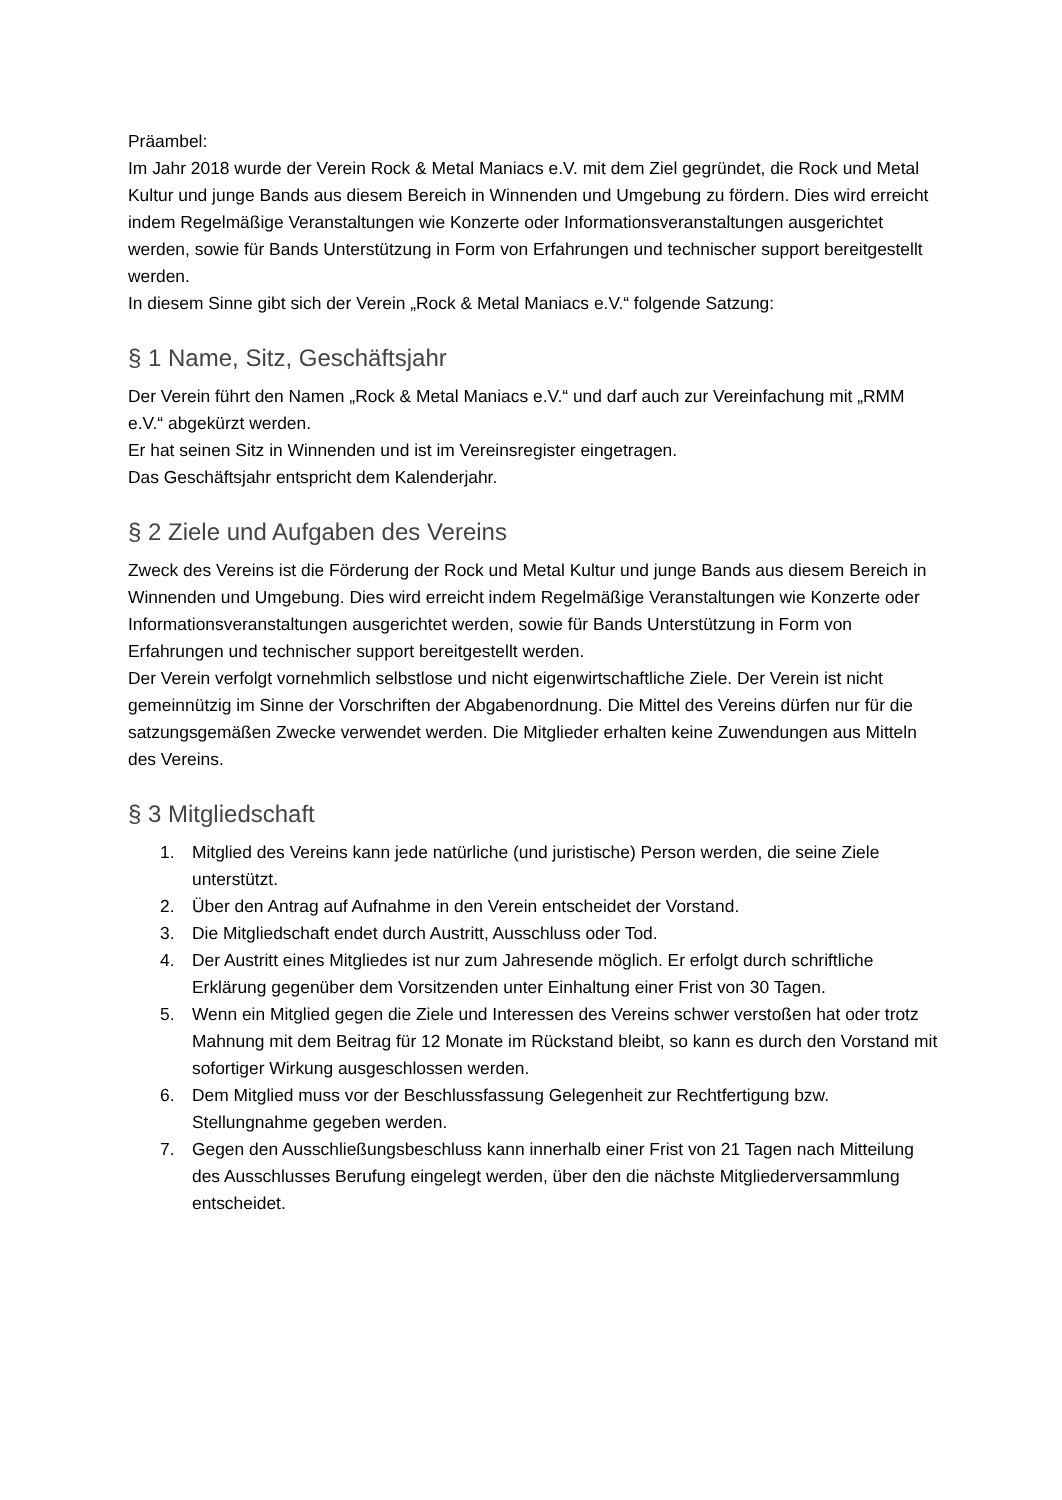Präambel:
Im Jahr 2018 wurde der Verein Rock & Metal Maniacs e.V. mit dem Ziel gegründet, die Rock und Metal Kultur und junge Bands aus diesem Bereich in Winnenden und Umgebung zu fördern. Dies wird erreicht indem Regelmäßige Veranstaltungen wie Konzerte oder Informationsveranstaltungen ausgerichtet werden, sowie für Bands Unterstützung in Form von Erfahrungen und technischer support bereitgestellt werden.
In diesem Sinne gibt sich der Verein „Rock & Metal Maniacs e.V.“ folgende Satzung:
§ 1 Name, Sitz, Geschäftsjahr
Der Verein führt den Namen „Rock & Metal Maniacs e.V.“ und darf auch zur Vereinfachung mit „RMM e.V.“ abgekürzt werden.
Er hat seinen Sitz in Winnenden und ist im Vereinsregister eingetragen.
Das Geschäftsjahr entspricht dem Kalenderjahr.
§ 2 Ziele und Aufgaben des Vereins
Zweck des Vereins ist die Förderung der Rock und Metal Kultur und junge Bands aus diesem Bereich in Winnenden und Umgebung. Dies wird erreicht indem Regelmäßige Veranstaltungen wie Konzerte oder Informationsveranstaltungen ausgerichtet werden, sowie für Bands Unterstützung in Form von Erfahrungen und technischer support bereitgestellt werden.
Der Verein verfolgt vornehmlich selbstlose und nicht eigenwirtschaftliche Ziele. Der Verein ist nicht gemeinnützig im Sinne der Vorschriften der Abgabenordnung. Die Mittel des Vereins dürfen nur für die satzungsgemäßen Zwecke verwendet werden. Die Mitglieder erhalten keine Zuwendungen aus Mitteln des Vereins.
§ 3 Mitgliedschaft
1. Mitglied des Vereins kann jede natürliche (und juristische) Person werden, die seine Ziele unterstützt.
2. Über den Antrag auf Aufnahme in den Verein entscheidet der Vorstand.
3. Die Mitgliedschaft endet durch Austritt, Ausschluss oder Tod.
4. Der Austritt eines Mitgliedes ist nur zum Jahresende möglich. Er erfolgt durch schriftliche Erklärung gegenüber dem Vorsitzenden unter Einhaltung einer Frist von 30 Tagen.
5. Wenn ein Mitglied gegen die Ziele und Interessen des Vereins schwer verstoßen hat oder trotz Mahnung mit dem Beitrag für 12 Monate im Rückstand bleibt, so kann es durch den Vorstand mit sofortiger Wirkung ausgeschlossen werden.
6. Dem Mitglied muss vor der Beschlussfassung Gelegenheit zur Rechtfertigung bzw. Stellungnahme gegeben werden.
7. Gegen den Ausschließungsbeschluss kann innerhalb einer Frist von 21 Tagen nach Mitteilung des Ausschlusses Berufung eingelegt werden, über den die nächste Mitgliederversammlung entscheidet.